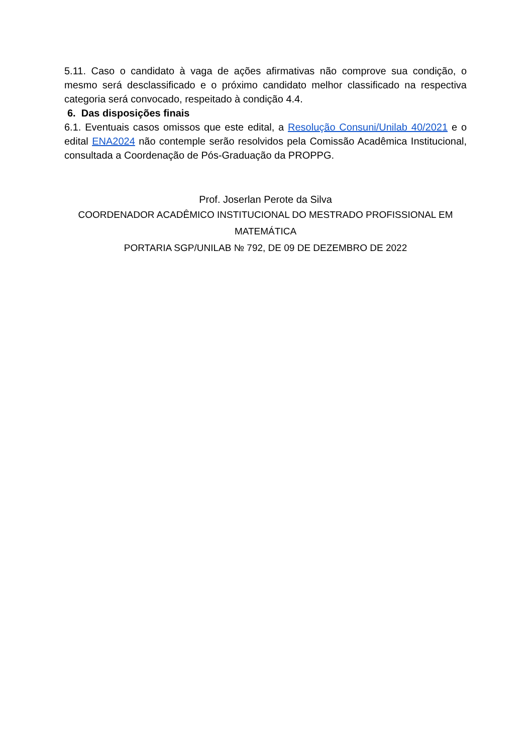5.11. Caso o candidato à vaga de ações afirmativas não comprove sua condição, o mesmo será desclassificado e o próximo candidato melhor classificado na respectiva categoria será convocado, respeitado à condição 4.4.
6. Das disposições finais
6.1. Eventuais casos omissos que este edital, a Resolução Consuni/Unilab 40/2021 e o edital ENA2024 não contemple serão resolvidos pela Comissão Acadêmica Institucional, consultada a Coordenação de Pós-Graduação da PROPPG.
Prof. Joserlan Perote da Silva
COORDENADOR ACADÊMICO INSTITUCIONAL DO MESTRADO PROFISSIONAL EM MATEMÁTICA
PORTARIA SGP/UNILAB № 792, DE 09 DE DEZEMBRO DE 2022